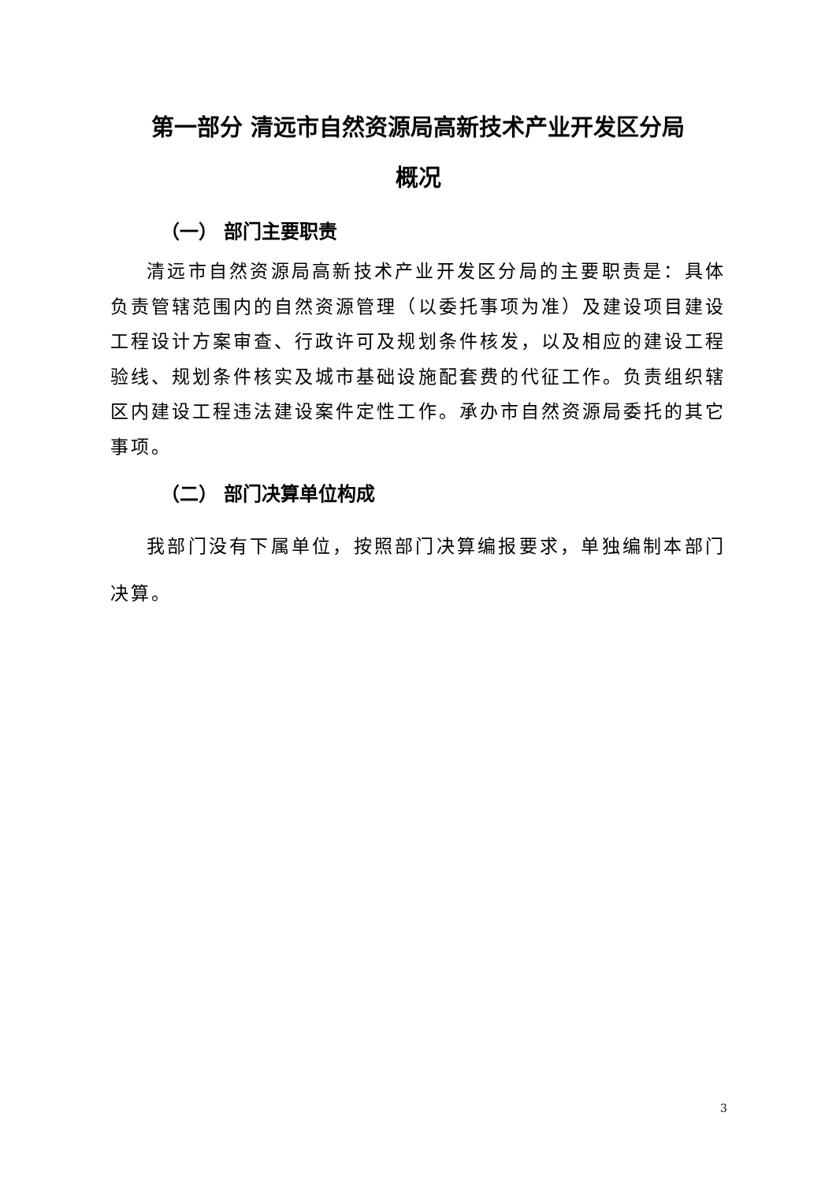第一部分 清远市自然资源局高新技术产业开发区分局
概况
（一） 部门主要职责
清远市自然资源局高新技术产业开发区分局的主要职责是：具体负责管辖范围内的自然资源管理（以委托事项为准）及建设项目建设工程设计方案审查、行政许可及规划条件核发，以及相应的建设工程验线、规划条件核实及城市基础设施配套费的代征工作。负责组织辖区内建设工程违法建设案件定性工作。承办市自然资源局委托的其它事项。
（二） 部门决算单位构成
我部门没有下属单位，按照部门决算编报要求，单独编制本部门决算。
3